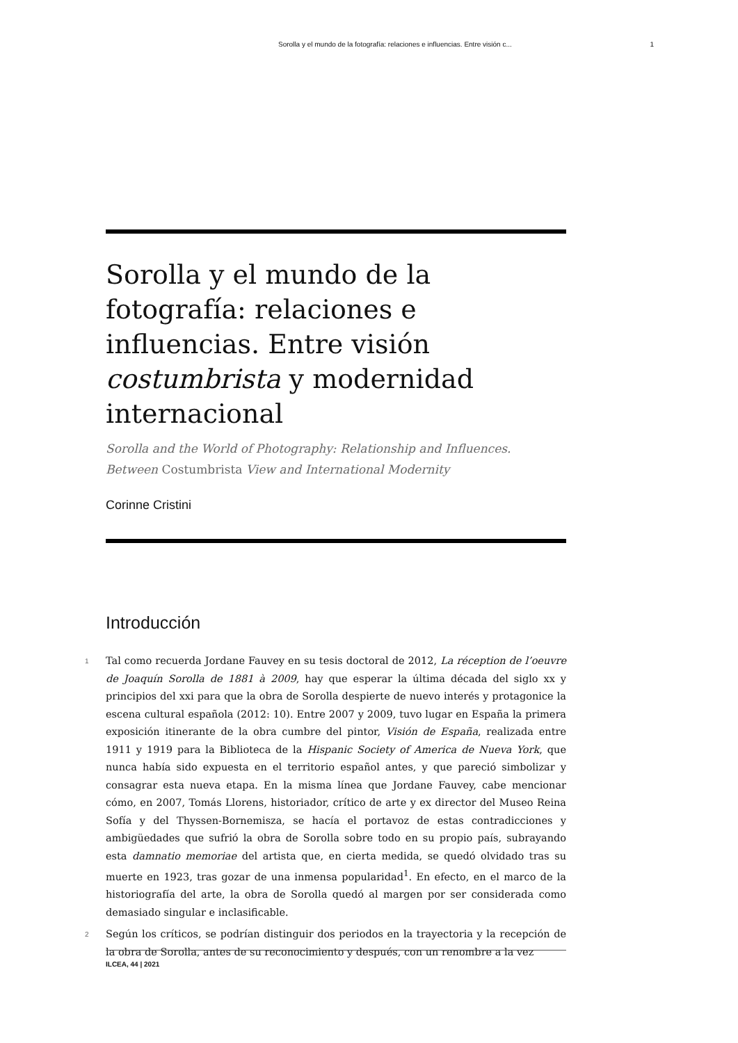Sorolla y el mundo de la fotografía: relaciones e influencias. Entre visión c... 1
Sorolla y el mundo de la fotografía: relaciones e influencias. Entre visión costumbrista y modernidad internacional
Sorolla and the World of Photography: Relationship and Influences. Between Costumbrista View and International Modernity
Corinne Cristini
Introducción
1 Tal como recuerda Jordane Fauvey en su tesis doctoral de 2012, La réception de l’oeuvre de Joaquín Sorolla de 1881 à 2009, hay que esperar la última década del siglo xx y principios del xxi para que la obra de Sorolla despierte de nuevo interés y protagonice la escena cultural española (2012: 10). Entre 2007 y 2009, tuvo lugar en España la primera exposición itinerante de la obra cumbre del pintor, Visión de España, realizada entre 1911 y 1919 para la Biblioteca de la Hispanic Society of America de Nueva York, que nunca había sido expuesta en el territorio español antes, y que pareció simbolizar y consagrar esta nueva etapa. En la misma línea que Jordane Fauvey, cabe mencionar cómo, en 2007, Tomás Llorens, historiador, crítico de arte y ex director del Museo Reina Sofía y del Thyssen-Bornemisza, se hacía el portavoz de estas contradicciones y ambigüedades que sufrió la obra de Sorolla sobre todo en su propio país, subrayando esta damnatio memoriae del artista que, en cierta medida, se quedó olvidado tras su muerte en 1923, tras gozar de una inmensa popularidad<sup>1</sup>. En efecto, en el marco de la historiografía del arte, la obra de Sorolla quedó al margen por ser considerada como demasiado singular e inclasificable.
2 Según los críticos, se podrían distinguir dos periodos en la trayectoria y la recepción de la obra de Sorolla, antes de su reconocimiento y después, con un renombre a la vez
ILCEA, 44 | 2021